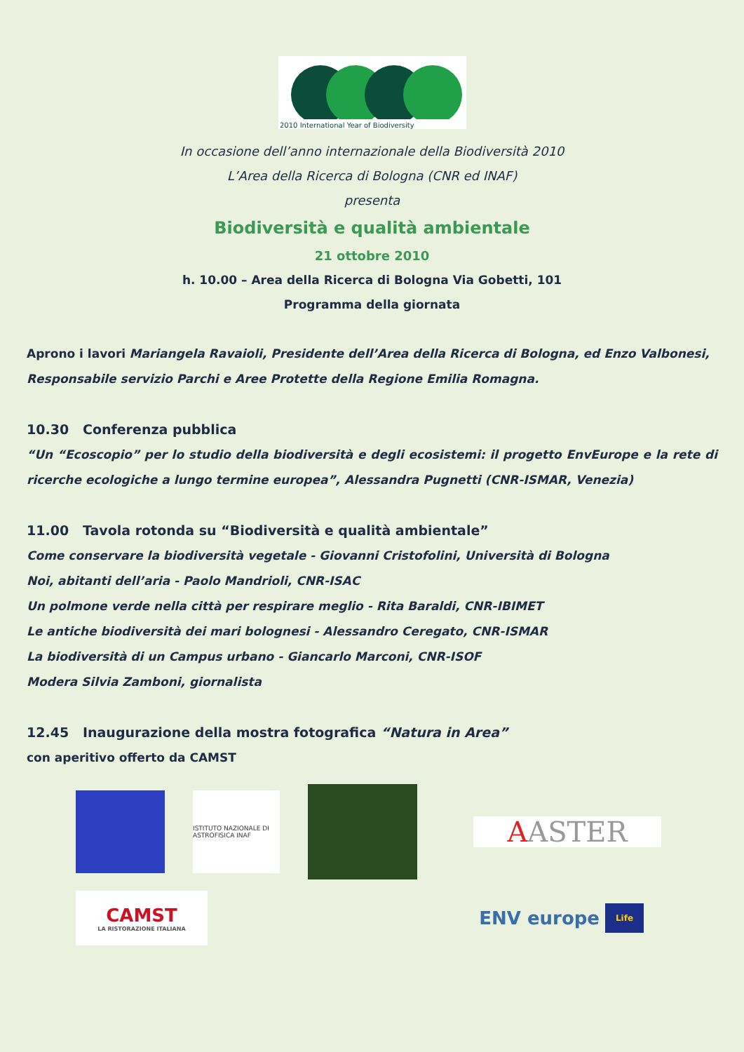2010 International Year of Biodiversity
In occasione dell’anno internazionale della Biodiversità 2010
L’Area della Ricerca di Bologna (CNR ed INAF)
presenta
Biodiversità e qualità ambientale
21 ottobre 2010
h. 10.00 – Area della Ricerca di Bologna Via Gobetti, 101
Programma della giornata
Aprono i lavori Mariangela Ravaioli, Presidente dell’Area della Ricerca di Bologna, ed Enzo Valbonesi, Responsabile servizio Parchi e Aree Protette della Regione Emilia Romagna.
10.30 Conferenza pubblica
“Un “Ecoscopio” per lo studio della biodiversità e degli ecosistemi: il progetto EnvEurope e la rete di ricerche ecologiche a lungo termine europea”, Alessandra Pugnetti (CNR-ISMAR, Venezia)
11.00 Tavola rotonda su “Biodiversità e qualità ambientale”
Come conservare la biodiversità vegetale - Giovanni Cristofolini, Università di Bologna
Noi, abitanti dell’aria - Paolo Mandrioli, CNR-ISAC
Un polmone verde nella città per respirare meglio - Rita Baraldi, CNR-IBIMET
Le antiche biodiversità dei mari bolognesi - Alessandro Ceregato, CNR-ISMAR
La biodiversità di un Campus urbano - Giancarlo Marconi, CNR-ISOF
Modera Silvia Zamboni, giornalista
12.45 Inaugurazione della mostra fotografica “Natura in Area”
con aperitivo offerto da CAMST
ISTITUTO NAZIONALE DI ASTROFISICA INAF
A ASTER
CAMST
LA RISTORAZIONE ITALIANA
ENV europe Life